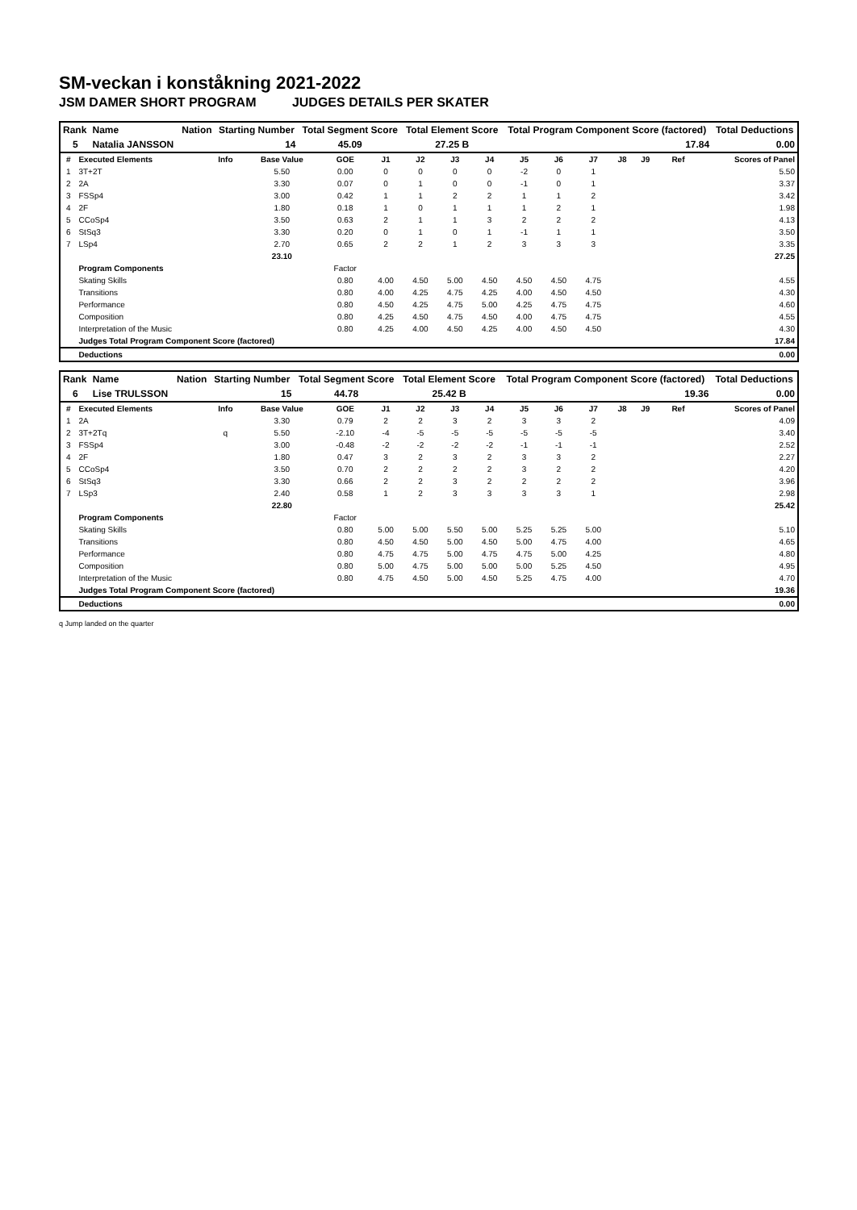SM-veckan i konståkning 2021-2022
JSM DAMER SHORT PROGRAM JUDGES DETAILS PER SKATER
| Rank | Name | Nation | Starting Number | Total Segment Score | Total Element Score | Total Program Component Score (factored) | Total Deductions |
| --- | --- | --- | --- | --- | --- | --- | --- |
| 5 | Natalia JANSSON | | 14 | 45.09 | 27.25 B | 17.84 | 0.00 |
| # | Executed Elements | Info | Base Value | GOE | J1 | J2 | J3 | J4 | J5 | J6 | J7 | J8 | J9 | Ref | Scores of Panel |
| --- | --- | --- | --- | --- | --- | --- | --- | --- | --- | --- | --- | --- | --- | --- | --- |
| 1 | 3T+2T | | 5.50 | 0.00 | 0 | 0 | 0 | 0 | -2 | 0 | 1 | | | | 5.50 |
| 2 | 2A | | 3.30 | 0.07 | 0 | 1 | 0 | 0 | -1 | 0 | 1 | | | | 3.37 |
| 3 | FSSp4 | | 3.00 | 0.42 | 1 | 1 | 2 | 2 | 1 | 1 | 2 | | | | 3.42 |
| 4 | 2F | | 1.80 | 0.18 | 1 | 0 | 1 | 1 | 1 | 2 | 1 | | | | 1.98 |
| 5 | CCoSp4 | | 3.50 | 0.63 | 2 | 1 | 1 | 3 | 2 | 2 | 2 | | | | 4.13 |
| 6 | StSq3 | | 3.30 | 0.20 | 0 | 1 | 0 | 1 | -1 | 1 | 1 | | | | 3.50 |
| 7 | LSp4 | | 2.70 | 0.65 | 2 | 2 | 1 | 2 | 3 | 3 | 3 | | | | 3.35 |
| | | | 23.10 | | | | | | | | | | | | 27.25 |
| | Program Components | | | Factor | | | | | | | | | | | |
| | Skating Skills | | | 0.80 | 4.00 | 4.50 | 5.00 | 4.50 | 4.50 | 4.50 | 4.75 | | | | 4.55 |
| | Transitions | | | 0.80 | 4.00 | 4.25 | 4.75 | 4.25 | 4.00 | 4.50 | 4.50 | | | | 4.30 |
| | Performance | | | 0.80 | 4.50 | 4.25 | 4.75 | 5.00 | 4.25 | 4.75 | 4.75 | | | | 4.60 |
| | Composition | | | 0.80 | 4.25 | 4.50 | 4.75 | 4.50 | 4.00 | 4.75 | 4.75 | | | | 4.55 |
| | Interpretation of the Music | | | 0.80 | 4.25 | 4.00 | 4.50 | 4.25 | 4.00 | 4.50 | 4.50 | | | | 4.30 |
| | Judges Total Program Component Score (factored) | | | | | | | | | | | | | | 17.84 |
| | Deductions | | | | | | | | | | | | | | 0.00 |
| Rank | Name | Nation | Starting Number | Total Segment Score | Total Element Score | Total Program Component Score (factored) | Total Deductions |
| --- | --- | --- | --- | --- | --- | --- | --- |
| 6 | Lise TRULSSON | | 15 | 44.78 | 25.42 B | 19.36 | 0.00 |
| # | Executed Elements | Info | Base Value | GOE | J1 | J2 | J3 | J4 | J5 | J6 | J7 | J8 | J9 | Ref | Scores of Panel |
| --- | --- | --- | --- | --- | --- | --- | --- | --- | --- | --- | --- | --- | --- | --- | --- |
| 1 | 2A | | 3.30 | 0.79 | 2 | 2 | 3 | 2 | 3 | 3 | 2 | | | | 4.09 |
| 2 | 3T+2Tq | q | 5.50 | -2.10 | -4 | -5 | -5 | -5 | -5 | -5 | -5 | | | | 3.40 |
| 3 | FSSp4 | | 3.00 | -0.48 | -2 | -2 | -2 | -2 | -1 | -1 | -1 | | | | 2.52 |
| 4 | 2F | | 1.80 | 0.47 | 3 | 2 | 3 | 2 | 3 | 3 | 2 | | | | 2.27 |
| 5 | CCoSp4 | | 3.50 | 0.70 | 2 | 2 | 2 | 2 | 3 | 2 | 2 | | | | 4.20 |
| 6 | StSq3 | | 3.30 | 0.66 | 2 | 2 | 3 | 2 | 2 | 2 | 2 | | | | 3.96 |
| 7 | LSp3 | | 2.40 | 0.58 | 1 | 2 | 3 | 3 | 3 | 3 | 1 | | | | 2.98 |
| | | | 22.80 | | | | | | | | | | | | 25.42 |
| | Program Components | | | Factor | | | | | | | | | | | |
| | Skating Skills | | | 0.80 | 5.00 | 5.00 | 5.50 | 5.00 | 5.25 | 5.25 | 5.00 | | | | 5.10 |
| | Transitions | | | 0.80 | 4.50 | 4.50 | 5.00 | 4.50 | 5.00 | 4.75 | 4.00 | | | | 4.65 |
| | Performance | | | 0.80 | 4.75 | 4.75 | 5.00 | 4.75 | 4.75 | 5.00 | 4.25 | | | | 4.80 |
| | Composition | | | 0.80 | 5.00 | 4.75 | 5.00 | 5.00 | 5.00 | 5.25 | 4.50 | | | | 4.95 |
| | Interpretation of the Music | | | 0.80 | 4.75 | 4.50 | 5.00 | 4.50 | 5.25 | 4.75 | 4.00 | | | | 4.70 |
| | Judges Total Program Component Score (factored) | | | | | | | | | | | | | | 19.36 |
| | Deductions | | | | | | | | | | | | | | 0.00 |
q Jump landed on the quarter